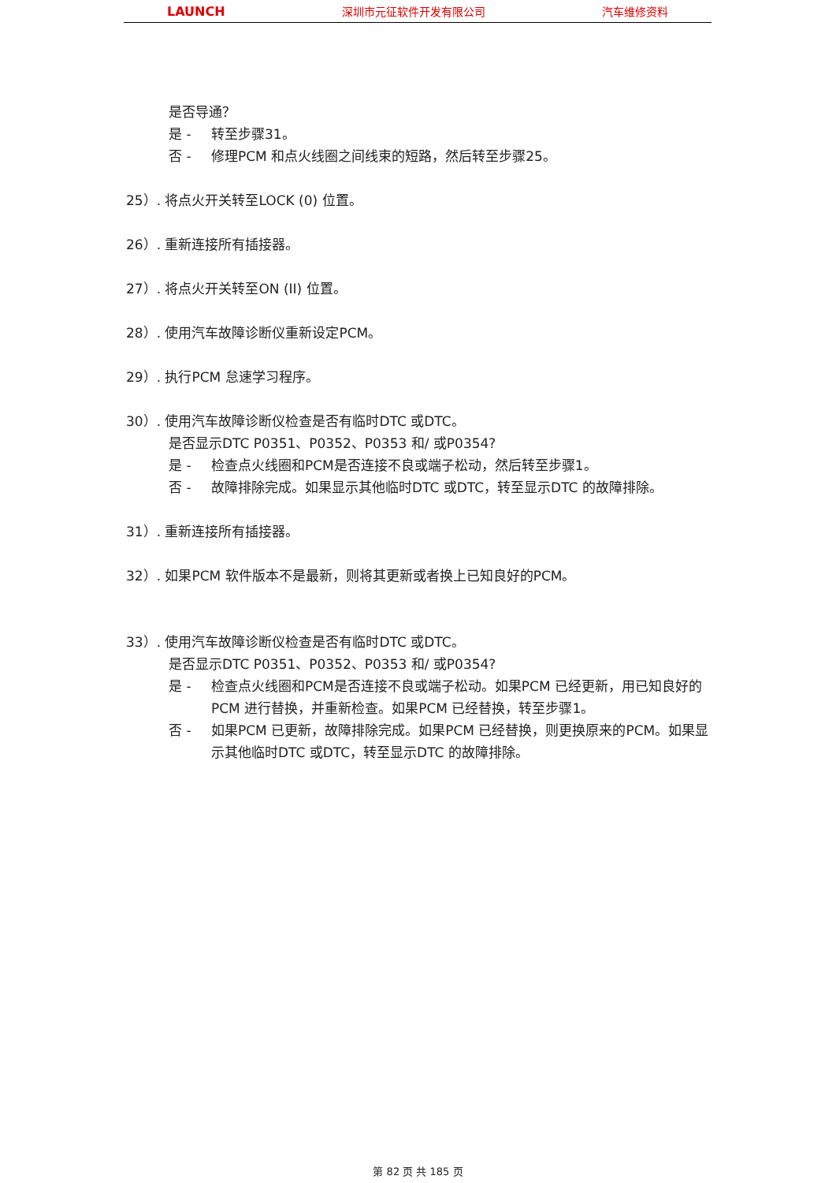LAUNCH 深圳市元征软件开发有限公司 汽车维修资料
是否导通？
是 - 转至步骤31。
否 - 修理PCM 和点火线圈之间线束的短路，然后转至步骤25。
25）. 将点火开关转至LOCK (0) 位置。
26）. 重新连接所有插接器。
27）. 将点火开关转至ON (II) 位置。
28）. 使用汽车故障诊断仪重新设定PCM。
29）. 执行PCM 怠速学习程序。
30）. 使用汽车故障诊断仪检查是否有临时DTC 或DTC。
是否显示DTC P0351、P0352、P0353 和/ 或P0354?
是 - 检查点火线圈和PCM是否连接不良或端子松动，然后转至步骤1。
否 - 故障排除完成。如果显示其他临时DTC 或DTC，转至显示DTC 的故障排除。
31）. 重新连接所有插接器。
32）. 如果PCM 软件版本不是最新，则将其更新或者换上已知良好的PCM。
33）. 使用汽车故障诊断仪检查是否有临时DTC 或DTC。
是否显示DTC P0351、P0352、P0353 和/ 或P0354?
是 - 检查点火线圈和PCM是否连接不良或端子松动。如果PCM 已经更新，用已知良好的PCM 进行替换，并重新检查。如果PCM 已经替换，转至步骤1。
否 - 如果PCM 已更新，故障排除完成。如果PCM 已经替换，则更换原来的PCM。如果显示其他临时DTC 或DTC，转至显示DTC 的故障排除。
第 82 页 共 185 页